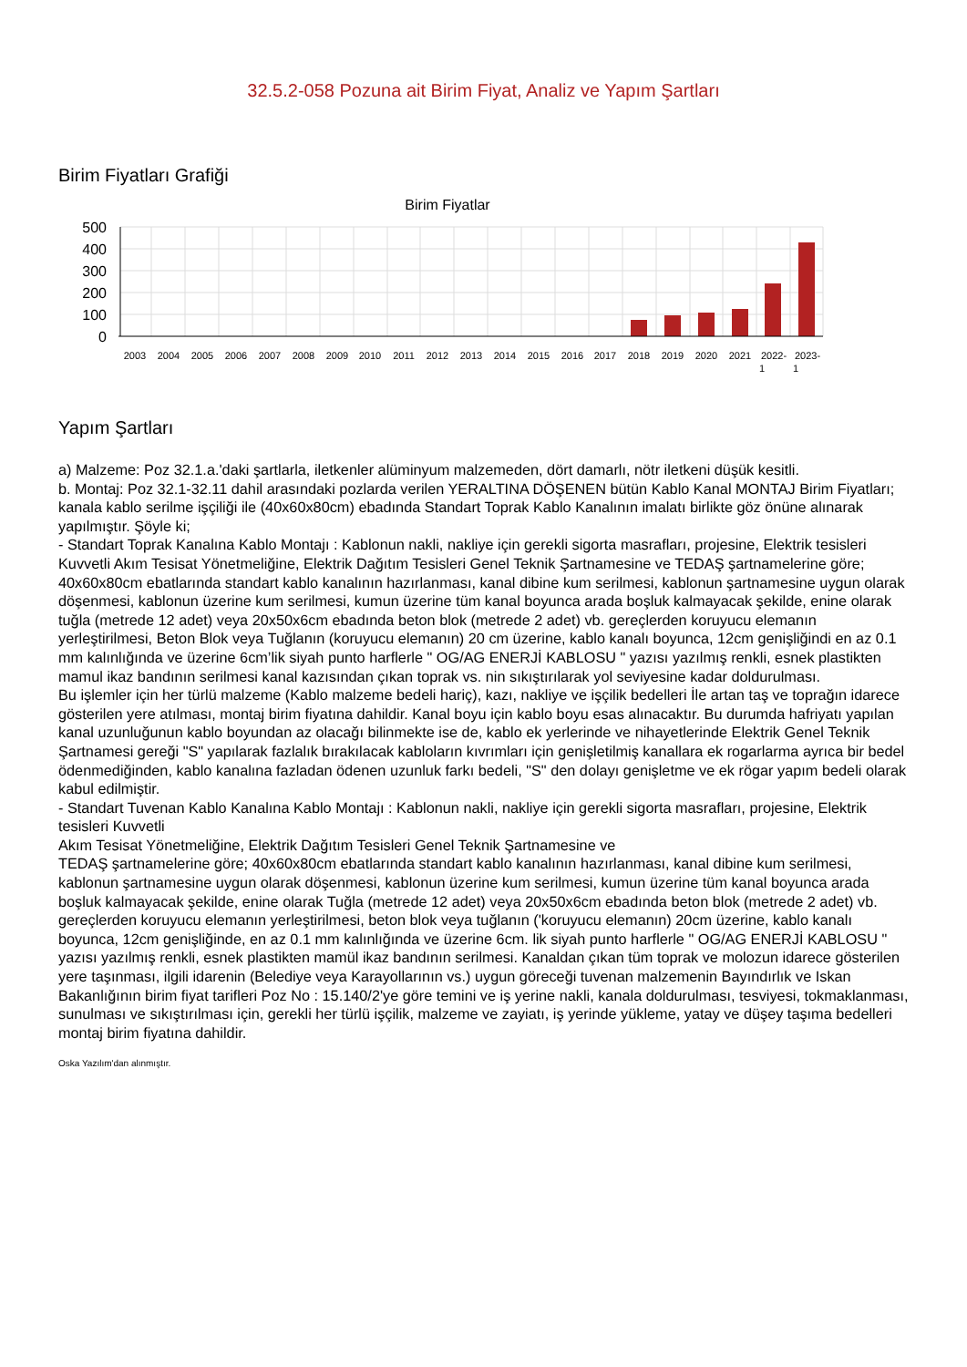32.5.2-058 Pozuna ait Birim Fiyat, Analiz ve Yapım Şartları
Birim Fiyatları Grafiği
Birim Fiyatlar
500
400
300
200
100
0
2003
2004
2005
2006
2007
2008
2009
2010
2011
2012
2013
2014
2015
2016
2017
2018
2019
2020
2021
2022-
1
2023-
1
Yapım Şartları
a) Malzeme: Poz 32.1.a.'daki şartlarla, iletkenler alüminyum malzemeden, dört damarlı, nötr iletkeni düşük kesitli.
b. Montaj: Poz 32.1-32.11 dahil arasındaki pozlarda verilen YERALTINA DÖŞENEN bütün Kablo Kanal MONTAJ Birim Fiyatları; kanala kablo serilme işçiliği ile (40x60x80cm) ebadında Standart Toprak Kablo Kanalının imalatı birlikte göz önüne alınarak yapılmıştır. Şöyle ki;
- Standart Toprak Kanalına Kablo Montajı : Kablonun nakli, nakliye için gerekli sigorta masrafları, projesine, Elektrik tesisleri Kuvvetli Akım Tesisat Yönetmeliğine, Elektrik Dağıtım Tesisleri Genel Teknik Şartnamesine ve TEDAŞ şartnamelerine göre; 40x60x80cm ebatlarında standart kablo kanalının hazırlanması, kanal dibine kum serilmesi, kablonun şartnamesine uygun olarak döşenmesi, kablonun üzerine kum serilmesi, kumun üzerine tüm kanal boyunca arada boşluk kalmayacak şekilde, enine olarak tuğla (metrede 12 adet) veya 20x50x6cm ebadında beton blok (metrede 2 adet) vb. gereçlerden koruyucu elemanın yerleştirilmesi, Beton Blok veya Tuğlanın (koruyucu elemanın) 20 cm üzerine, kablo kanalı boyunca, 12cm genişliğindi en az 0.1 mm kalınlığında ve üzerine 6cm’lik siyah punto harflerle " OG/AG ENERJİ KABLOSU " yazısı yazılmış renkli, esnek plastikten mamul ikaz bandının serilmesi kanal kazısından çıkan toprak vs. nin sıkıştırılarak yol seviyesine kadar doldurulması.
Bu işlemler için her türlü malzeme (Kablo malzeme bedeli hariç), kazı, nakliye ve işçilik bedelleri İle artan taş ve toprağın idarece gösterilen yere atılması, montaj birim fiyatına dahildir. Kanal boyu için kablo boyu esas alınacaktır. Bu durumda hafriyatı yapılan kanal uzunluğunun kablo boyundan az olacağı bilinmekte ise de, kablo ek yerlerinde ve nihayetlerinde Elektrik Genel Teknik Şartnamesi gereği "S" yapılarak fazlalık bırakılacak kabloların kıvrımları için genişletilmiş kanallara ek rogarlarma ayrıca bir bedel ödenmediğinden, kablo kanalına fazladan ödenen uzunluk farkı bedeli, "S" den dolayı genişletme ve ek rögar yapım bedeli olarak kabul edilmiştir.
- Standart Tuvenan Kablo Kanalına Kablo Montajı : Kablonun nakli, nakliye için gerekli sigorta masrafları, projesine, Elektrik tesisleri Kuvvetli
Akım Tesisat Yönetmeliğine, Elektrik Dağıtım Tesisleri Genel Teknik Şartnamesine ve
TEDAŞ şartnamelerine göre; 40x60x80cm ebatlarında standart kablo kanalının hazırlanması, kanal dibine kum serilmesi, kablonun şartnamesine uygun olarak döşenmesi, kablonun üzerine kum serilmesi, kumun üzerine tüm kanal boyunca arada boşluk kalmayacak şekilde, enine olarak Tuğla (metrede 12 adet) veya 20x50x6cm ebadında beton blok (metrede 2 adet) vb. gereçlerden koruyucu elemanın yerleştirilmesi, beton blok veya tuğlanın ('koruyucu elemanın) 20cm üzerine, kablo kanalı boyunca, 12cm genişliğinde, en az 0.1 mm kalınlığında ve üzerine 6cm. lik siyah punto harflerle " OG/AG ENERJİ KABLOSU " yazısı yazılmış renkli, esnek plastikten mamül ikaz bandının serilmesi. Kanaldan çıkan tüm toprak ve molozun idarece gösterilen yere taşınması, ilgili idarenin (Belediye veya Karayollarının vs.) uygun göreceği tuvenan malzemenin Bayındırlık ve Iskan Bakanlığının birim fiyat tarifleri Poz No : 15.140/2'ye göre temini ve iş yerine nakli, kanala doldurulması, tesviyesi, tokmaklanması, sunulması ve sıkıştırılması için, gerekli her türlü işçilik, malzeme ve zayiatı, iş yerinde yükleme, yatay ve düşey taşıma bedelleri montaj birim fiyatına dahildir.
Oska Yazılım'dan alınmıştır.